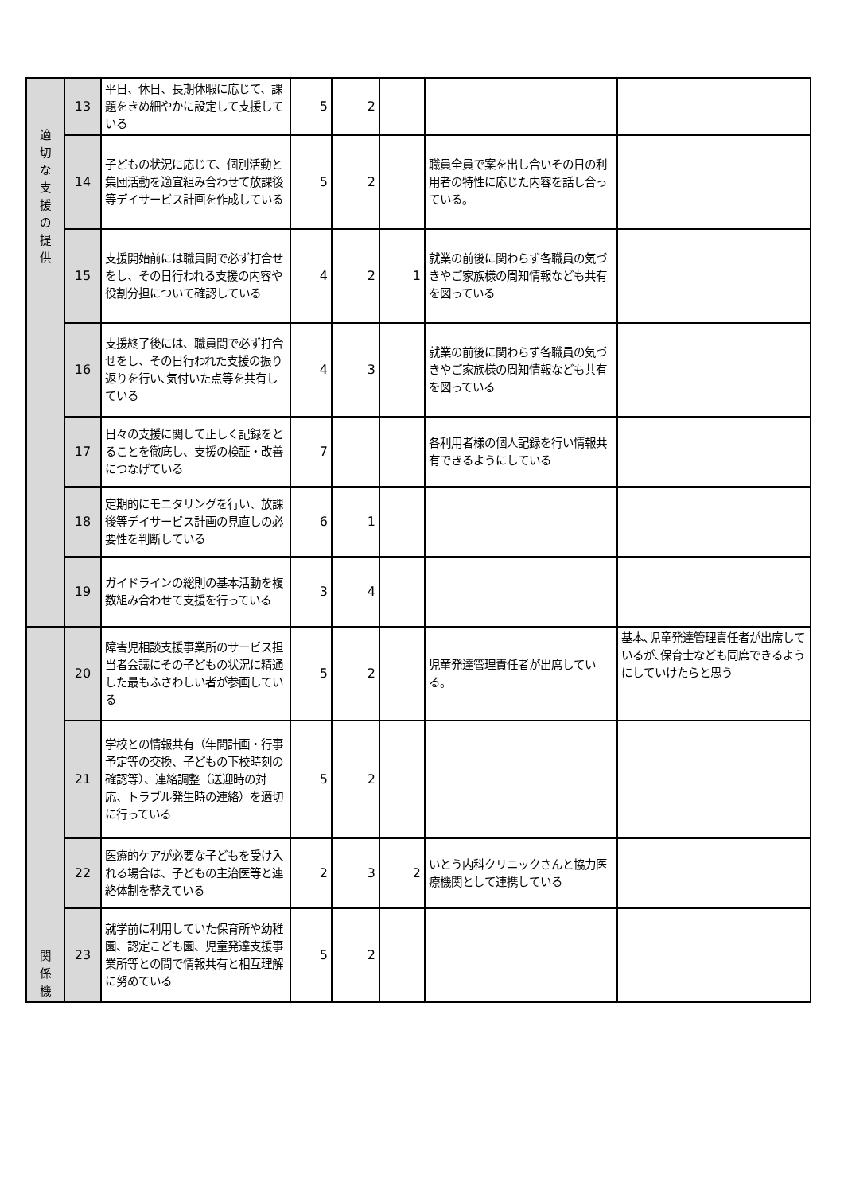| 適 切 な 支 援 の 提 供 | 13 | 平日、休日、長期休暇に応じて、課題をきめ細やかに設定して支援している | 5 | 2 | | | |
| | 14 | 子どもの状況に応じて、個別活動と集団活動を適宜組み合わせて放課後等デイサービス計画を作成している | 5 | 2 | | 職員全員で案を出し合いその日の利用者の特性に応じた内容を話し合っている。 | |
| | 15 | 支援開始前には職員間で必ず打合せをし、その日行われる支援の内容や役割分担について確認している | 4 | 2 | 1 | 就業の前後に関わらず各職員の気づきやご家族様の周知情報なども共有を図っている | |
| | 16 | 支援終了後には、職員間で必ず打合せをし、その日行われた支援の振り返りを行い､気付いた点等を共有している | 4 | 3 | | 就業の前後に関わらず各職員の気づきやご家族様の周知情報なども共有を図っている | |
| | 17 | 日々の支援に関して正しく記録をとることを徹底し、支援の検証・改善につなげている | 7 | | | 各利用者様の個人記録を行い情報共有できるようにしている | |
| | 18 | 定期的にモニタリングを行い、放課後等デイサービス計画の見直しの必要性を判断している | 6 | 1 | | | |
| | 19 | ガイドラインの総則の基本活動を複数組み合わせて支援を行っている | 3 | 4 | | | |
| 関 係 機 | 20 | 障害児相談支援事業所のサービス担当者会議にその子どもの状況に精通した最もふさわしい者が参画している | 5 | 2 | | 児童発達管理責任者が出席している。 | 基本､児童発達管理責任者が出席しているが､保育士なども同席できるようにしていけたらと思う |
| | 21 | 学校との情報共有（年間計画・行事予定等の交換、子どもの下校時刻の確認等）、連絡調整（送迎時の対応、トラブル発生時の連絡）を適切に行っている | 5 | 2 | | | |
| | 22 | 医療的ケアが必要な子どもを受け入れる場合は、子どもの主治医等と連絡体制を整えている | 2 | 3 | 2 | いとう内科クリニックさんと協力医療機関として連携している | |
| | 23 | 就学前に利用していた保育所や幼稚園、認定こども園、児童発達支援事業所等との間で情報共有と相互理解に努めている | 5 | 2 | | | |